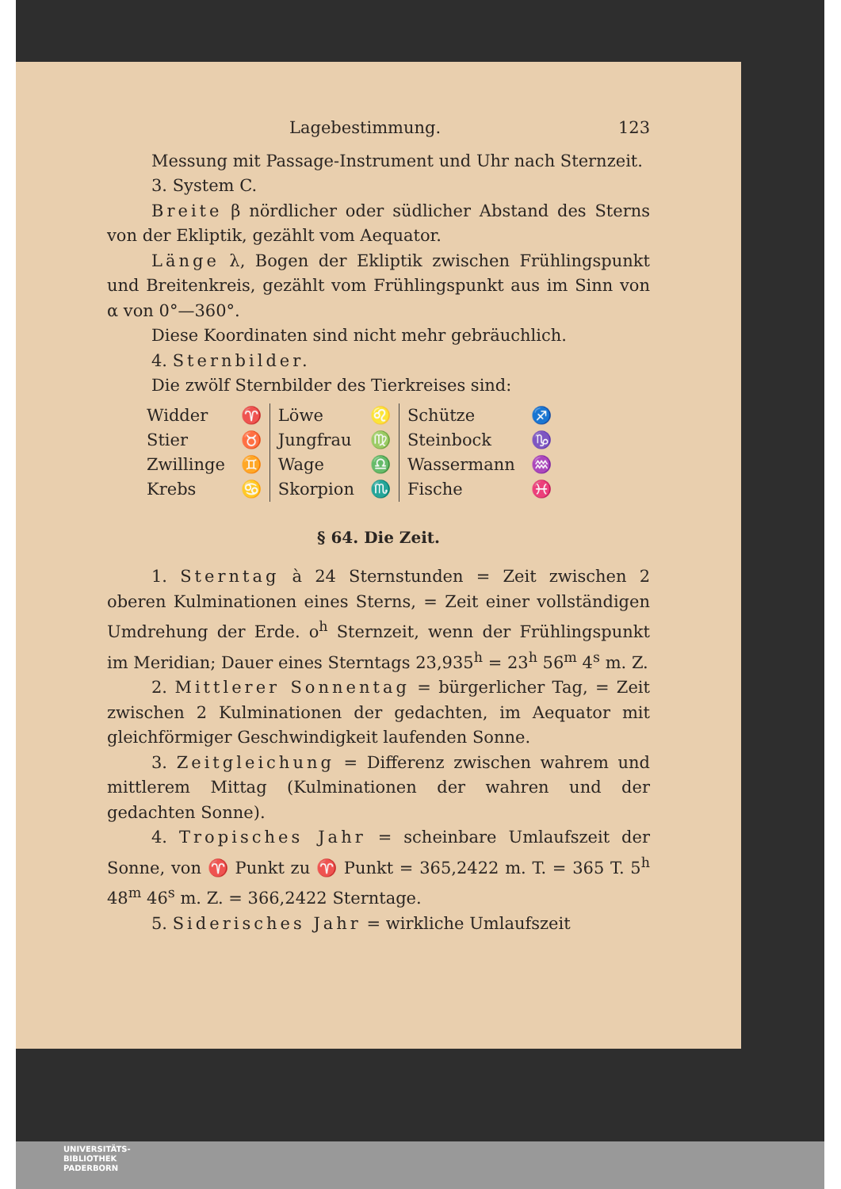Lagebestimmung. 123
Messung mit Passage-Instrument und Uhr nach Sternzeit.
3. System C.
Breite β nördlicher oder südlicher Abstand des Sterns von der Ekliptik, gezählt vom Aequator.
Länge λ, Bogen der Ekliptik zwischen Frühlingspunkt und Breitenkreis, gezählt vom Frühlingspunkt aus im Sinn von α von 0°—360°.
Diese Koordinaten sind nicht mehr gebräuchlich.
4. Sternbilder.
Die zwölf Sternbilder des Tierkreises sind:
| Widder | ♈ | Löwe | ♌ | Schütze | ♐ |
| Stier | ♉ | Jungfrau | ♍ | Steinbock | ♑ |
| Zwillinge | ♊ | Wage | ♎ | Wassermann | ♒ |
| Krebs | ♋ | Skorpion | ♏ | Fische | ♓ |
§ 64. Die Zeit.
1. Sterntag à 24 Sternstunden = Zeit zwischen 2 oberen Kulminationen eines Sterns, = Zeit einer vollständigen Umdrehung der Erde. o<sup>h</sup> Sternzeit, wenn der Frühlingspunkt im Meridian; Dauer eines Sterntags 23,935<sup>h</sup> = 23<sup>h</sup> 56<sup>m</sup> 4<sup>s</sup> m. Z.
2. Mittlerer Sonnentag = bürgerlicher Tag, = Zeit zwischen 2 Kulminationen der gedachten, im Aequator mit gleichförmiger Geschwindigkeit laufenden Sonne.
3. Zeitgleichung = Differenz zwischen wahrem und mittlerem Mittag (Kulminationen der wahren und der gedachten Sonne).
4. Tropisches Jahr = scheinbare Umlaufszeit der Sonne, von ♈ Punkt zu ♈ Punkt = 365,2422 m. T. = 365 T. 5<sup>h</sup> 48<sup>m</sup> 46<sup>s</sup> m. Z. = 366,2422 Sterntage.
5. Siderisches Jahr = wirkliche Umlaufszeit
UNIVERSITÄTS-
BIBLIOTHEK
PADERBORN